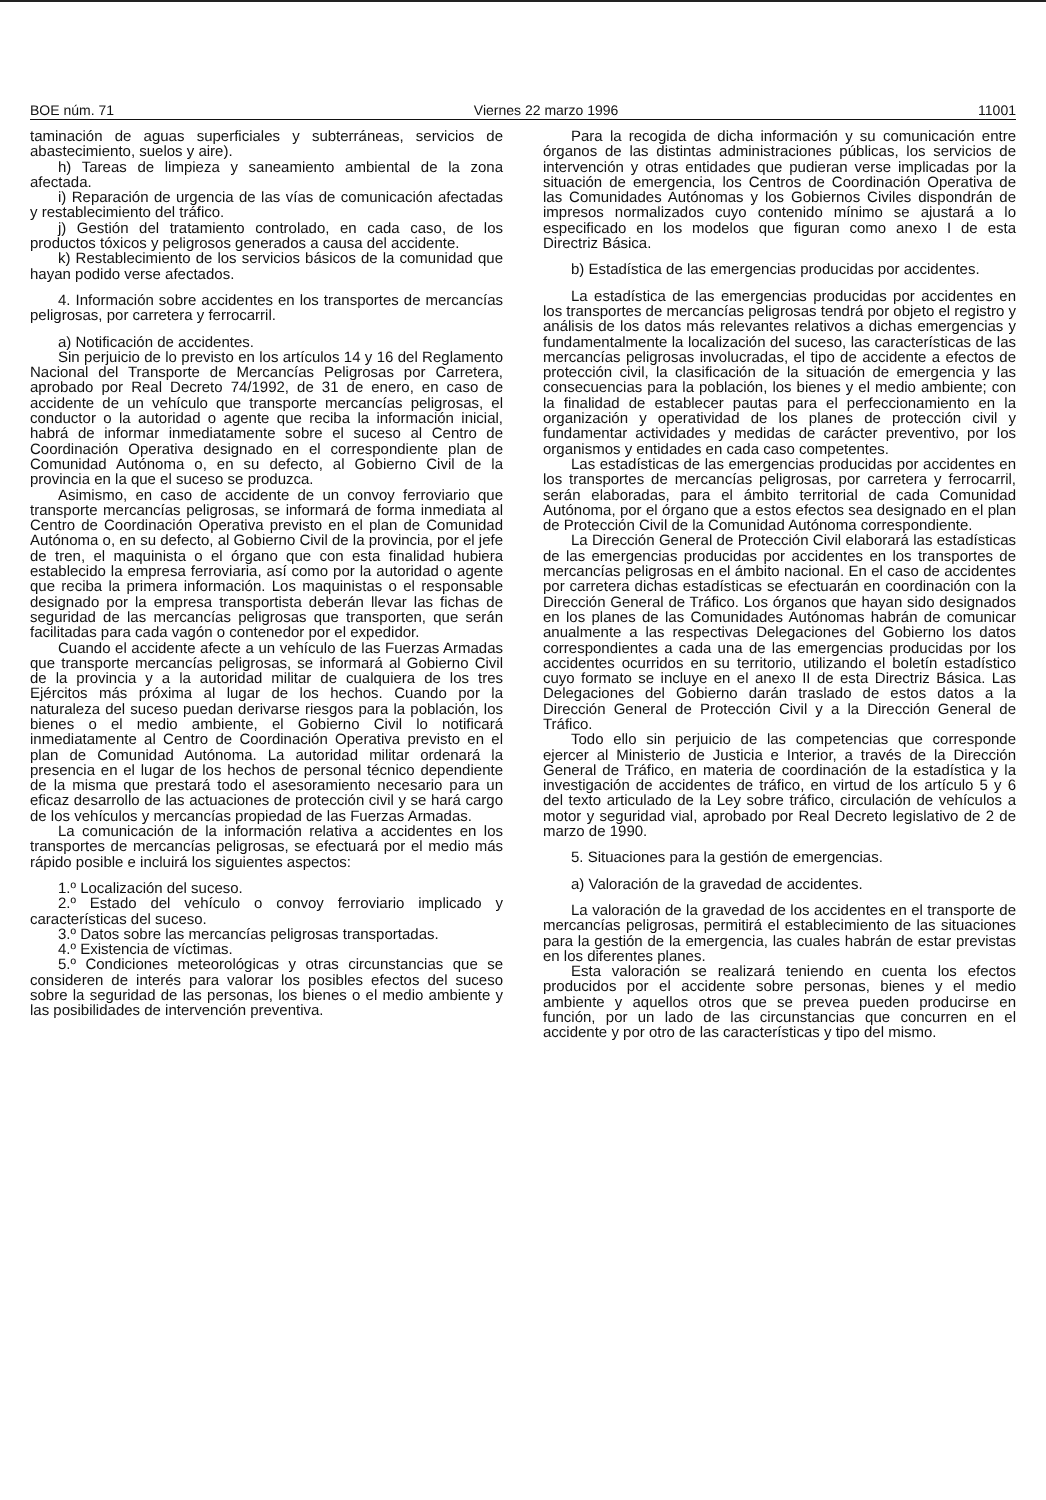BOE núm. 71 Viernes 22 marzo 1996 11001
taminación de aguas superficiales y subterráneas, servicios de abastecimiento, suelos y aire).
h) Tareas de limpieza y saneamiento ambiental de la zona afectada.
i) Reparación de urgencia de las vías de comunicación afectadas y restablecimiento del tráfico.
j) Gestión del tratamiento controlado, en cada caso, de los productos tóxicos y peligrosos generados a causa del accidente.
k) Restablecimiento de los servicios básicos de la comunidad que hayan podido verse afectados.
4. Información sobre accidentes en los transportes de mercancías peligrosas, por carretera y ferrocarril.
a) Notificación de accidentes.
Sin perjuicio de lo previsto en los artículos 14 y 16 del Reglamento Nacional del Transporte de Mercancías Peligrosas por Carretera, aprobado por Real Decreto 74/1992, de 31 de enero, en caso de accidente de un vehículo que transporte mercancías peligrosas, el conductor o la autoridad o agente que reciba la información inicial, habrá de informar inmediatamente sobre el suceso al Centro de Coordinación Operativa designado en el correspondiente plan de Comunidad Autónoma o, en su defecto, al Gobierno Civil de la provincia en la que el suceso se produzca.
Asimismo, en caso de accidente de un convoy ferroviario que transporte mercancías peligrosas, se informará de forma inmediata al Centro de Coordinación Operativa previsto en el plan de Comunidad Autónoma o, en su defecto, al Gobierno Civil de la provincia, por el jefe de tren, el maquinista o el órgano que con esta finalidad hubiera establecido la empresa ferroviaria, así como por la autoridad o agente que reciba la primera información. Los maquinistas o el responsable designado por la empresa transportista deberán llevar las fichas de seguridad de las mercancías peligrosas que transporten, que serán facilitadas para cada vagón o contenedor por el expedidor.
Cuando el accidente afecte a un vehículo de las Fuerzas Armadas que transporte mercancías peligrosas, se informará al Gobierno Civil de la provincia y a la autoridad militar de cualquiera de los tres Ejércitos más próxima al lugar de los hechos. Cuando por la naturaleza del suceso puedan derivarse riesgos para la población, los bienes o el medio ambiente, el Gobierno Civil lo notificará inmediatamente al Centro de Coordinación Operativa previsto en el plan de Comunidad Autónoma. La autoridad militar ordenará la presencia en el lugar de los hechos de personal técnico dependiente de la misma que prestará todo el asesoramiento necesario para un eficaz desarrollo de las actuaciones de protección civil y se hará cargo de los vehículos y mercancías propiedad de las Fuerzas Armadas.
La comunicación de la información relativa a accidentes en los transportes de mercancías peligrosas, se efectuará por el medio más rápido posible e incluirá los siguientes aspectos:
1.º Localización del suceso.
2.º Estado del vehículo o convoy ferroviario implicado y características del suceso.
3.º Datos sobre las mercancías peligrosas transportadas.
4.º Existencia de víctimas.
5.º Condiciones meteorológicas y otras circunstancias que se consideren de interés para valorar los posibles efectos del suceso sobre la seguridad de las personas, los bienes o el medio ambiente y las posibilidades de intervención preventiva.
Para la recogida de dicha información y su comunicación entre órganos de las distintas administraciones públicas, los servicios de intervención y otras entidades que pudieran verse implicadas por la situación de emergencia, los Centros de Coordinación Operativa de las Comunidades Autónomas y los Gobiernos Civiles dispondrán de impresos normalizados cuyo contenido mínimo se ajustará a lo especificado en los modelos que figuran como anexo I de esta Directriz Básica.
b) Estadística de las emergencias producidas por accidentes.
La estadística de las emergencias producidas por accidentes en los transportes de mercancías peligrosas tendrá por objeto el registro y análisis de los datos más relevantes relativos a dichas emergencias y fundamentalmente la localización del suceso, las características de las mercancías peligrosas involucradas, el tipo de accidente a efectos de protección civil, la clasificación de la situación de emergencia y las consecuencias para la población, los bienes y el medio ambiente; con la finalidad de establecer pautas para el perfeccionamiento en la organización y operatividad de los planes de protección civil y fundamentar actividades y medidas de carácter preventivo, por los organismos y entidades en cada caso competentes.
Las estadísticas de las emergencias producidas por accidentes en los transportes de mercancías peligrosas, por carretera y ferrocarril, serán elaboradas, para el ámbito territorial de cada Comunidad Autónoma, por el órgano que a estos efectos sea designado en el plan de Protección Civil de la Comunidad Autónoma correspondiente.
La Dirección General de Protección Civil elaborará las estadísticas de las emergencias producidas por accidentes en los transportes de mercancías peligrosas en el ámbito nacional. En el caso de accidentes por carretera dichas estadísticas se efectuarán en coordinación con la Dirección General de Tráfico. Los órganos que hayan sido designados en los planes de las Comunidades Autónomas habrán de comunicar anualmente a las respectivas Delegaciones del Gobierno los datos correspondientes a cada una de las emergencias producidas por los accidentes ocurridos en su territorio, utilizando el boletín estadístico cuyo formato se incluye en el anexo II de esta Directriz Básica. Las Delegaciones del Gobierno darán traslado de estos datos a la Dirección General de Protección Civil y a la Dirección General de Tráfico.
Todo ello sin perjuicio de las competencias que corresponde ejercer al Ministerio de Justicia e Interior, a través de la Dirección General de Tráfico, en materia de coordinación de la estadística y la investigación de accidentes de tráfico, en virtud de los artículo 5 y 6 del texto articulado de la Ley sobre tráfico, circulación de vehículos a motor y seguridad vial, aprobado por Real Decreto legislativo de 2 de marzo de 1990.
5. Situaciones para la gestión de emergencias.
a) Valoración de la gravedad de accidentes.
La valoración de la gravedad de los accidentes en el transporte de mercancías peligrosas, permitirá el establecimiento de las situaciones para la gestión de la emergencia, las cuales habrán de estar previstas en los diferentes planes.
Esta valoración se realizará teniendo en cuenta los efectos producidos por el accidente sobre personas, bienes y el medio ambiente y aquellos otros que se prevea pueden producirse en función, por un lado de las circunstancias que concurren en el accidente y por otro de las características y tipo del mismo.